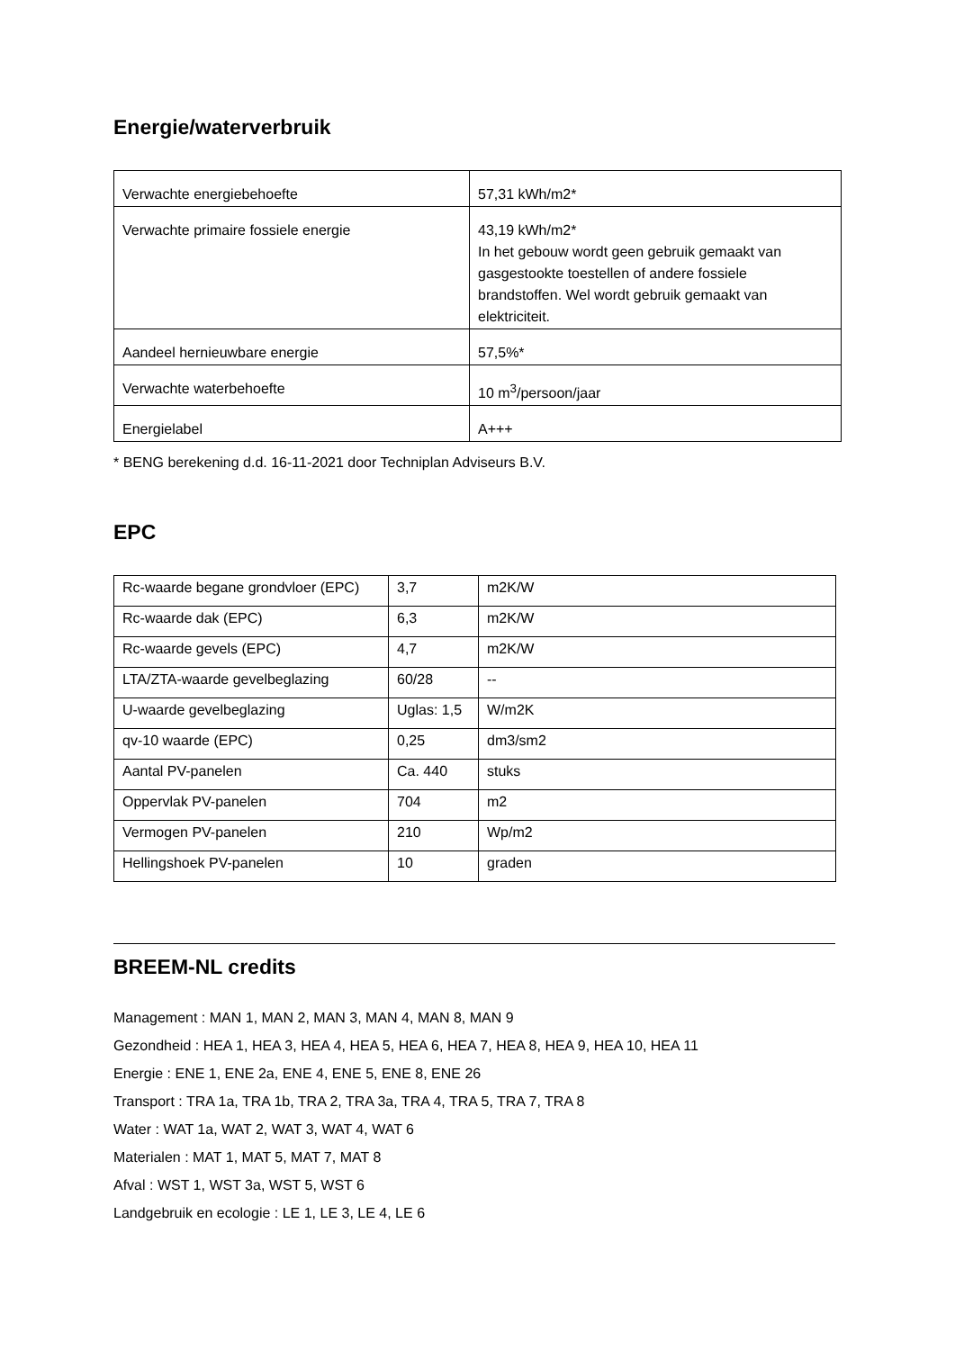Energie/waterverbruik
| Verwachte energiebehoefte | 57,31 kWh/m2* |
| Verwachte primaire fossiele energie | 43,19 kWh/m2* In het gebouw wordt geen gebruik gemaakt van gasgestookte toestellen of andere fossiele brandstoffen. Wel wordt gebruik gemaakt van elektriciteit. |
| Aandeel hernieuwbare energie | 57,5%* |
| Verwachte waterbehoefte | 10 m<sup>3</sup>/persoon/jaar |
| Energielabel | A+++ |
* BENG berekening d.d. 16-11-2021 door Techniplan Adviseurs B.V.
EPC
| Rc-waarde begane grondvloer (EPC) | 3,7 | m2K/W |
| Rc-waarde dak (EPC) | 6,3 | m2K/W |
| Rc-waarde gevels (EPC) | 4,7 | m2K/W |
| LTA/ZTA-waarde gevelbeglazing | 60/28 | -- |
| U-waarde gevelbeglazing | Uglas: 1,5 | W/m2K |
| qv-10 waarde (EPC) | 0,25 | dm3/sm2 |
| Aantal PV-panelen | Ca. 440 | stuks |
| Oppervlak PV-panelen | 704 | m2 |
| Vermogen PV-panelen | 210 | Wp/m2 |
| Hellingshoek PV-panelen | 10 | graden |
BREEM-NL credits
Management : MAN 1, MAN 2, MAN 3, MAN 4, MAN 8, MAN 9
Gezondheid : HEA 1, HEA 3, HEA 4, HEA 5, HEA 6, HEA 7, HEA 8, HEA 9, HEA 10, HEA 11
Energie : ENE 1, ENE 2a, ENE 4, ENE 5, ENE 8, ENE 26
Transport : TRA 1a, TRA 1b, TRA 2, TRA 3a, TRA 4, TRA 5, TRA 7, TRA 8
Water : WAT 1a, WAT 2, WAT 3, WAT 4, WAT 6
Materialen : MAT 1, MAT 5, MAT 7, MAT 8
Afval : WST 1, WST 3a, WST 5, WST 6
Landgebruik en ecologie : LE 1, LE 3, LE 4, LE 6